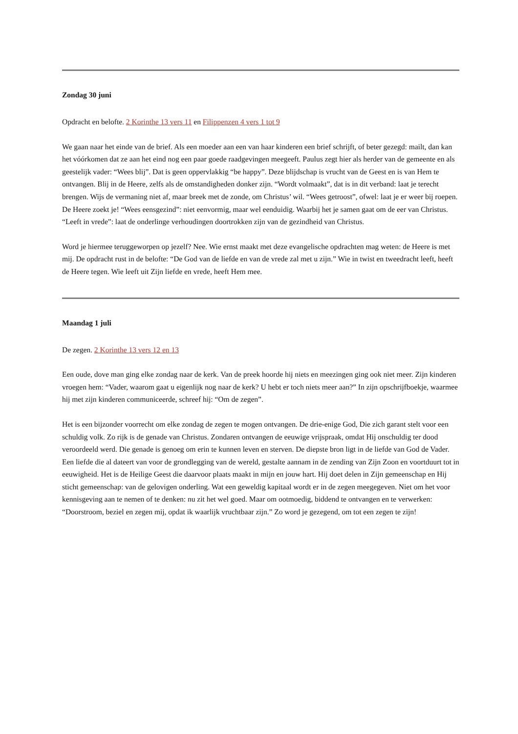Zondag 30 juni
Opdracht en belofte. 2 Korinthe 13 vers 11 en Filippenzen 4 vers 1 tot 9
We gaan naar het einde van de brief. Als een moeder aan een van haar kinderen een brief schrijft, of beter gezegd: mailt, dan kan het vóórkomen dat ze aan het eind nog een paar goede raadgevingen meegeeft. Paulus zegt hier als herder van de gemeente en als geestelijk vader: “Wees blij”. Dat is geen oppervlakkig “be happy”. Deze blijdschap is vrucht van de Geest en is van Hem te ontvangen. Blij in de Heere, zelfs als de omstandigheden donker zijn. “Wordt volmaakt”, dat is in dit verband: laat je terecht brengen. Wijs de vermaning niet af, maar breek met de zonde, om Christus’ wil. “Wees getroost”, ofwel: laat je er weer bij roepen. De Heere zoekt je! “Wees eensgezind”: niet eenvormig, maar wel eenduidig. Waarbij het je samen gaat om de eer van Christus. “Leeft in vrede”: laat de onderlinge verhoudingen doortrokken zijn van de gezindheid van Christus.
Word je hiermee teruggeworpen op jezelf? Nee. Wie ernst maakt met deze evangelische opdrachten mag weten: de Heere is met mij. De opdracht rust in de belofte: “De God van de liefde en van de vrede zal met u zijn.” Wie in twist en tweedracht leeft, heeft de Heere tegen. Wie leeft uit Zijn liefde en vrede, heeft Hem mee.
Maandag 1 juli
De zegen. 2 Korinthe 13 vers 12 en 13
Een oude, dove man ging elke zondag naar de kerk. Van de preek hoorde hij niets en meezingen ging ook niet meer. Zijn kinderen vroegen hem: “Vader, waarom gaat u eigenlijk nog naar de kerk? U hebt er toch niets meer aan?” In zijn opschrijfboekje, waarmee hij met zijn kinderen communiceerde, schreef hij: “Om de zegen”.
Het is een bijzonder voorrecht om elke zondag de zegen te mogen ontvangen. De drie-enige God, Die zich garant stelt voor een schuldig volk. Zo rijk is de genade van Christus. Zondaren ontvangen de eeuwige vrijspraak, omdat Hij onschuldig ter dood veroordeeld werd. Die genade is genoeg om erin te kunnen leven en sterven. De diepste bron ligt in de liefde van God de Vader. Een liefde die al dateert van voor de grondlegging van de wereld, gestalte aannam in de zending van Zijn Zoon en voortduurt tot in eeuwigheid. Het is de Heilige Geest die daarvoor plaats maakt in mijn en jouw hart. Hij doet delen in Zijn gemeenschap en Hij sticht gemeenschap: van de gelovigen onderling. Wat een geweldig kapitaal wordt er in de zegen meegegeven. Niet om het voor kennisgeving aan te nemen of te denken: nu zit het wel goed. Maar om ootmoedig, biddend te ontvangen en te verwerken: “Doorstroom, beziel en zegen mij, opdat ik waarlijk vruchtbaar zijn.” Zo word je gezegend, om tot een zegen te zijn!